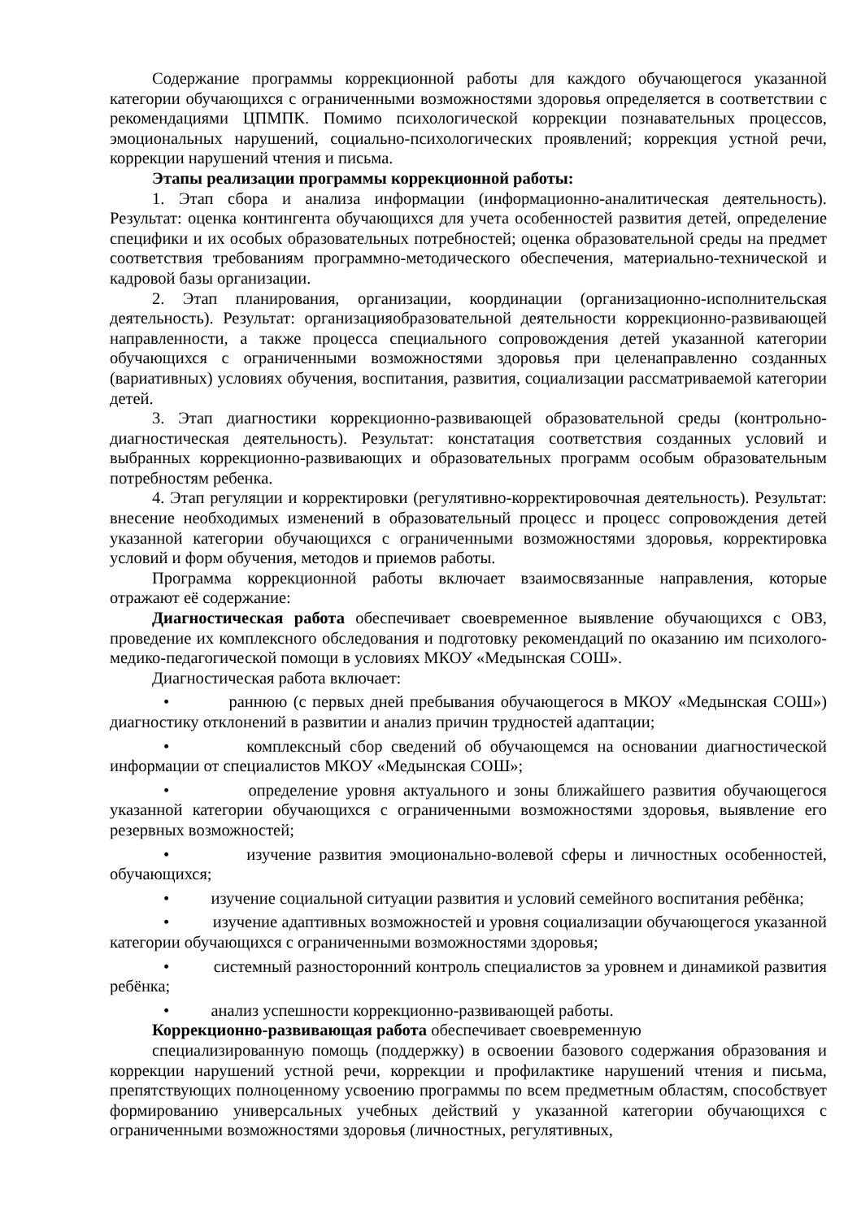Содержание программы коррекционной работы для каждого обучающегося указанной категории обучающихся с ограниченными возможностями здоровья определяется в соответствии с рекомендациями ЦПМПК. Помимо психологической коррекции познавательных процессов, эмоциональных нарушений, социально-психологических проявлений; коррекция устной речи, коррекции нарушений чтения и письма.
Этапы реализации программы коррекционной работы:
1. Этап сбора и анализа информации (информационно-аналитическая деятельность). Результат: оценка контингента обучающихся для учета особенностей развития детей, определение специфики и их особых образовательных потребностей; оценка образовательной среды на предмет соответствия требованиям программно-методического обеспечения, материально-технической и кадровой базы организации.
2. Этап планирования, организации, координации (организационно-исполнительская деятельность). Результат: организацияобразовательной деятельности коррекционно-развивающей направленности, а также процесса специального сопровождения детей указанной категории обучающихся с ограниченными возможностями здоровья при целенаправленно созданных (вариативных) условиях обучения, воспитания, развития, социализации рассматриваемой категории детей.
3. Этап диагностики коррекционно-развивающей образовательной среды (контрольно-диагностическая деятельность). Результат: констатация соответствия созданных условий и выбранных коррекционно-развивающих и образовательных программ особым образовательным потребностям ребенка.
4. Этап регуляции и корректировки (регулятивно-корректировочная деятельность). Результат: внесение необходимых изменений в образовательный процесс и процесс сопровождения детей указанной категории обучающихся с ограниченными возможностями здоровья, корректировка условий и форм обучения, методов и приемов работы.
Программа коррекционной работы включает взаимосвязанные направления, которые отражают её содержание:
Диагностическая работа обеспечивает своевременное выявление обучающихся с ОВЗ, проведение их комплексного обследования и подготовку рекомендаций по оказанию им психолого-медико-педагогической помощи в условиях МКОУ «Медынская СОШ».
Диагностическая работа включает:
• раннюю (с первых дней пребывания обучающегося в МКОУ «Медынская СОШ») диагностику отклонений в развитии и анализ причин трудностей адаптации;
• комплексный сбор сведений об обучающемся на основании диагностической информации от специалистов МКОУ «Медынская СОШ»;
• определение уровня актуального и зоны ближайшего развития обучающегося указанной категории обучающихся с ограниченными возможностями здоровья, выявление его резервных возможностей;
• изучение развития эмоционально-волевой сферы и личностных особенностей, обучающихся;
• изучение социальной ситуации развития и условий семейного воспитания ребёнка;
• изучение адаптивных возможностей и уровня социализации обучающегося указанной категории обучающихся с ограниченными возможностями здоровья;
• системный разносторонний контроль специалистов за уровнем и динамикой развития ребёнка;
• анализ успешности коррекционно-развивающей работы.
Коррекционно-развивающая работа обеспечивает своевременную
специализированную помощь (поддержку) в освоении базового содержания образования и коррекции нарушений устной речи, коррекции и профилактике нарушений чтения и письма, препятствующих полноценному усвоению программы по всем предметным областям, способствует формированию универсальных учебных действий у указанной категории обучающихся с ограниченными возможностями здоровья (личностных, регулятивных,